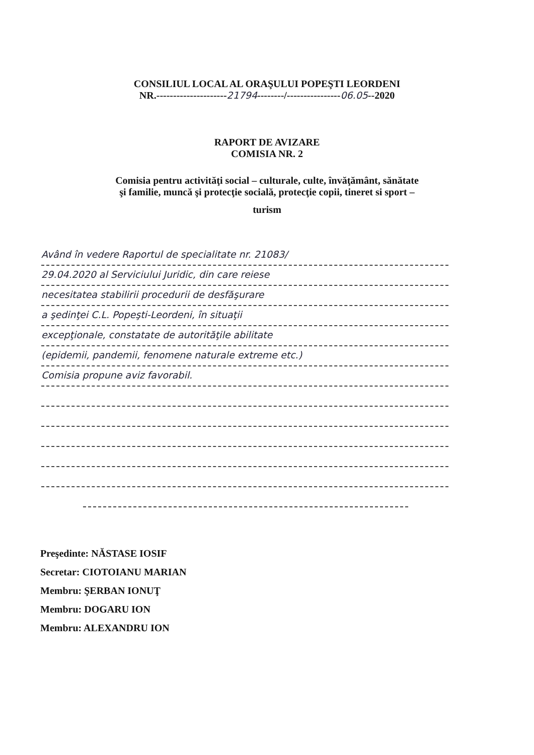CONSILIUL LOCAL AL ORAŞULUI POPEŞTI LEORDENI
NR.---------------------21794--------/----------------06.05--2020
RAPORT DE AVIZARE
COMISIA NR. 2
Comisia pentru activităţi social – culturale, culte, învăţământ, sănătate
şi familie, muncă şi protecţie socială, protecţie copii, tineret si sport –
turism
Având în vedere Raportul de specialitate nr. 21083/
29.04.2020 al Serviciului Juridic, din care reiese
necesitatea stabilirii procedurii de desfăşurare
a şedinţei C.L. Popeşti-Leordeni, în situaţii
excepţionale, constatate de autorităţile abilitate
(epidemii, pandemii, fenomene naturale extreme etc.)
Comisia propune aviz favorabil.
Preşedinte: NĂSTASE IOSIF
Secretar: CIOTOIANU MARIAN
Membru: ŞERBAN IONUŢ
Membru: DOGARU ION
Membru: ALEXANDRU ION